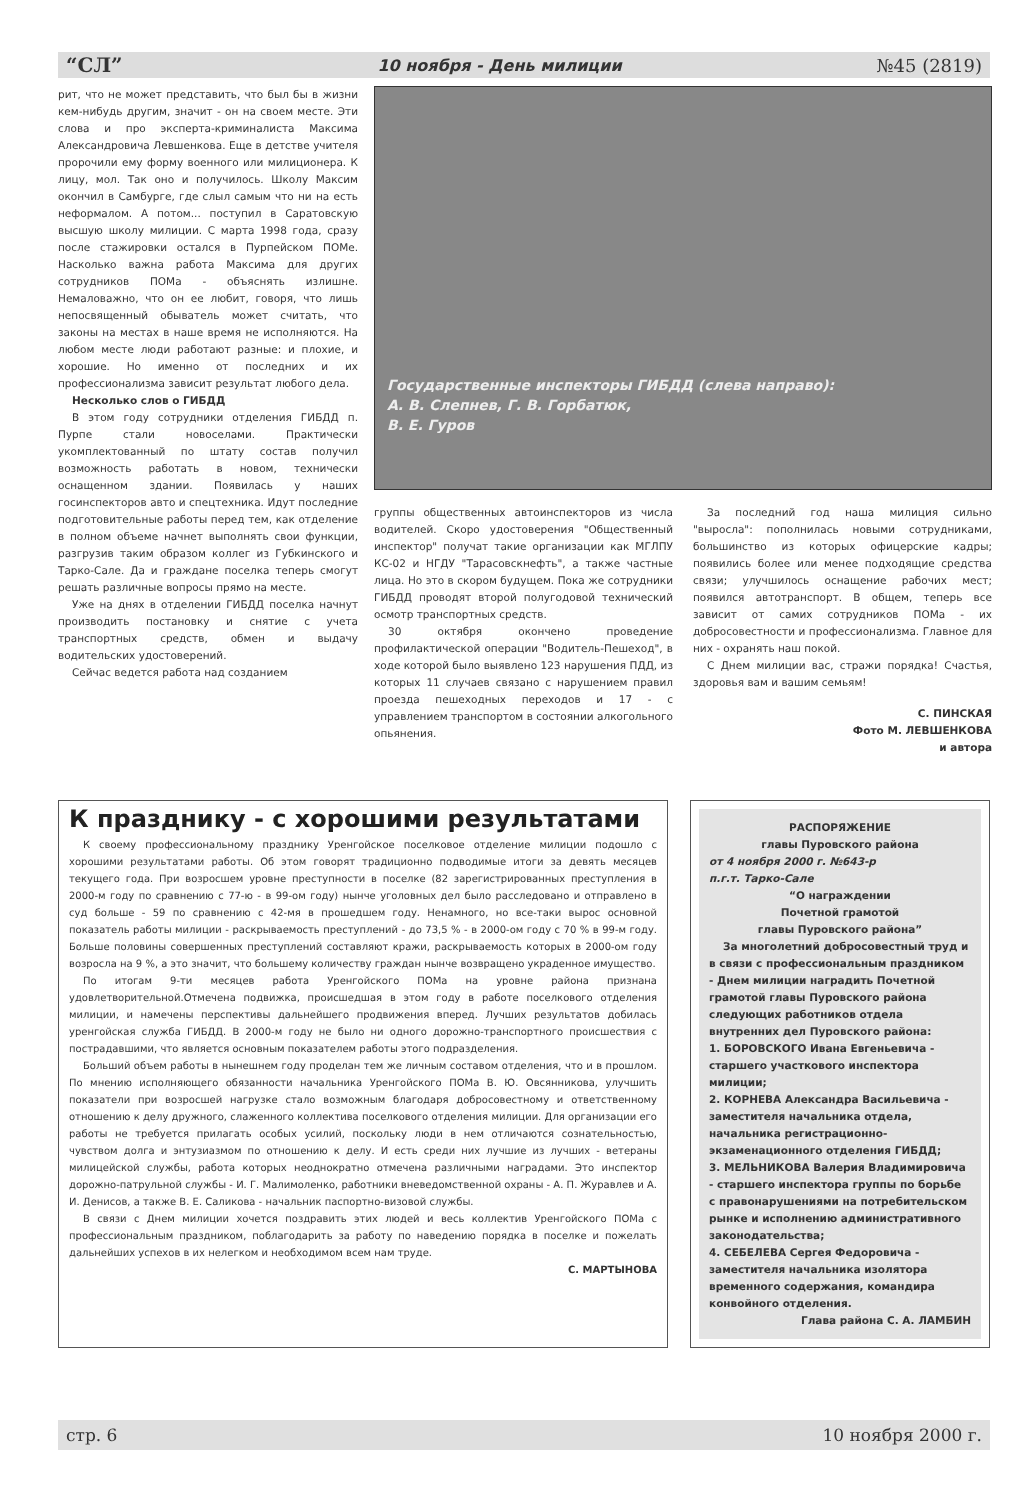“СЛ” 10 ноября - День милиции №45 (2819)
рит, что не может представить, что был бы в жизни кем-нибудь другим, значит - он на своем месте. Эти слова и про эксперта-криминалиста Максима Александровича Левшенкова. Еще в детстве учителя пророчили ему форму военного или милиционера. К лицу, мол. Так оно и получилось. Школу Максим окончил в Самбурге, где слыл самым что ни на есть неформалом. А потом... поступил в Саратовскую высшую школу милиции. С марта 1998 года, сразу после стажировки остался в Пурпейском ПОМе. Насколько важна работа Максима для других сотрудников ПОМа - объяснять излишне. Немаловажно, что он ее любит, говоря, что лишь непосвященный обыватель может считать, что законы на местах в наше время не исполняются. На любом месте люди работают разные: и плохие, и хорошие. Но именно от последних и их профессионализма зависит результат любого дела.
Несколько слов о ГИБДД
В этом году сотрудники отделения ГИБДД п. Пурпе стали новоселами. Практически укомплектованный по штату состав получил возможность работать в новом, технически оснащенном здании. Появилась у наших госинспекторов авто и спецтехника. Идут последние подготовительные работы перед тем, как отделение в полном объеме начнет выполнять свои функции, разгрузив таким образом коллег из Губкинского и Тарко-Сале. Да и граждане поселка теперь смогут решать различные вопросы прямо на месте.
Уже на днях в отделении ГИБДД поселка начнут производить постановку и снятие с учета транспортных средств, обмен и выдачу водительских удостоверений.
Сейчас ведется работа над созданием
Государственные инспекторы ГИБДД (слева направо):
А. В. Слепнев, Г. В. Горбатюк,
В. Е. Гуров
группы общественных автоинспекторов из числа водителей. Скоро удостоверения "Общественный инспектор" получат такие организации как МГЛПУ КС-02 и НГДУ "Тарасовскнефть", а также частные лица. Но это в скором будущем. Пока же сотрудники ГИБДД проводят второй полугодовой технический осмотр транспортных средств.
30 октября окончено проведение профилактической операции "Водитель-Пешеход", в ходе которой было выявлено 123 нарушения ПДД, из которых 11 случаев связано с нарушением правил проезда пешеходных переходов и 17 - с управлением транспортом в состоянии алкогольного опьянения.
За последний год наша милиция сильно "выросла": пополнилась новыми сотрудниками, большинство из которых офицерские кадры; появились более или менее подходящие средства связи; улучшилось оснащение рабочих мест; появился автотранспорт. В общем, теперь все зависит от самих сотрудников ПОМа - их добросовестности и профессионализма. Главное для них - охранять наш покой.
С Днем милиции вас, стражи порядка! Счастья, здоровья вам и вашим семьям!
С. ПИНСКАЯ
Фото М. ЛЕВШЕНКОВА
и автора
К празднику - с хорошими результатами
К своему профессиональному празднику Уренгойское поселковое отделение милиции подошло с хорошими результатами работы. Об этом говорят традиционно подводимые итоги за девять месяцев текущего года. При возросшем уровне преступности в поселке (82 зарегистрированных преступления в 2000-м году по сравнению с 77-ю - в 99-ом году) нынче уголовных дел было расследовано и отправлено в суд больше - 59 по сравнению с 42-мя в прошедшем году. Ненамного, но все-таки вырос основной показатель работы милиции - раскрываемость преступлений - до 73,5 % - в 2000-ом году с 70 % в 99-м году. Больше половины совершенных преступлений составляют кражи, раскрываемость которых в 2000-ом году возросла на 9 %, а это значит, что большему количеству граждан нынче возвращено украденное имущество.
По итогам 9-ти месяцев работа Уренгойского ПОМа на уровне района признана удовлетворительной.Отмечена подвижка, происшедшая в этом году в работе поселкового отделения милиции, и намечены перспективы дальнейшего продвижения вперед. Лучших результатов добилась уренгойская служба ГИБДД. В 2000-м году не было ни одного дорожно-транспортного происшествия с пострадавшими, что является основным показателем работы этого подразделения.
Больший объем работы в нынешнем году проделан тем же личным составом отделения, что и в прошлом. По мнению исполняющего обязанности начальника Уренгойского ПОМа В. Ю. Овсянникова, улучшить показатели при возросшей нагрузке стало возможным благодаря добросовестному и ответственному отношению к делу дружного, слаженного коллектива поселкового отделения милиции. Для организации его работы не требуется прилагать особых усилий, поскольку люди в нем отличаются сознательностью, чувством долга и энтузиазмом по отношению к делу. И есть среди них лучшие из лучших - ветераны милицейской службы, работа которых неоднократно отмечена различными наградами. Это инспектор дорожно-патрульной службы - И. Г. Малимоленко, работники вневедомственной охраны - А. П. Журавлев и А. И. Денисов, а также В. Е. Саликова - начальник паспортно-визовой службы.
В связи с Днем милиции хочется поздравить этих людей и весь коллектив Уренгойского ПОМа с профессиональным праздником, поблагодарить за работу по наведению порядка в поселке и пожелать дальнейших успехов в их нелегком и необходимом всем нам труде.
С. МАРТЫНОВА
РАСПОРЯЖЕНИЕ
главы Пуровского района
от 4 ноября 2000 г. №643-р
п.г.т. Тарко-Сале
“О награждении
Почетной грамотой
главы Пуровского района”
За многолетний добросовестный труд и в связи с профессиональным праздником - Днем милиции наградить Почетной грамотой главы Пуровского района следующих работников отдела внутренних дел Пуровского района:
1. БОРОВСКОГО Ивана Евгеньевича - старшего участкового инспектора милиции;
2. КОРНЕВА Александра Васильевича - заместителя начальника отдела, начальника регистрационно-экзаменационного отделения ГИБДД;
3. МЕЛЬНИКОВА Валерия Владимировича - старшего инспектора группы по борьбе с правонарушениями на потребительском рынке и исполнению административного законодательства;
4. СЕБЕЛЕВА Сергея Федоровича - заместителя начальника изолятора временного содержания, командира конвойного отделения.
Глава района С. А. ЛАМБИН
стр. 6 10 ноября 2000 г.